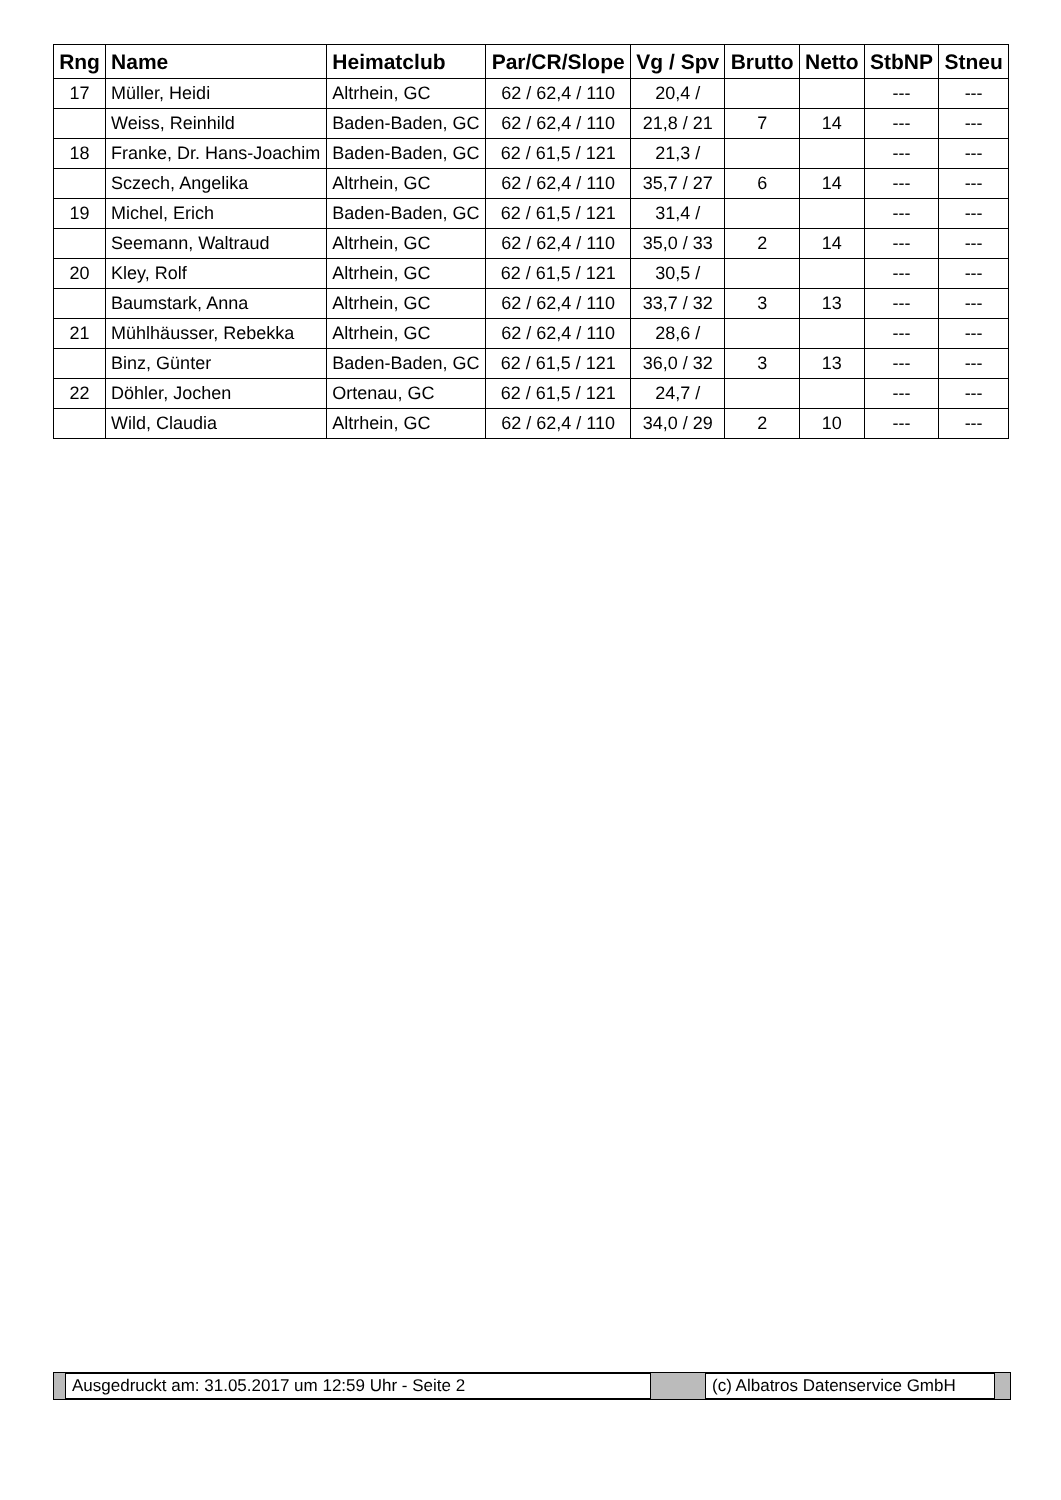| Rng | Name | Heimatclub | Par/CR/Slope | Vg / Spv | Brutto | Netto | StbNP | Stneu |
| --- | --- | --- | --- | --- | --- | --- | --- | --- |
| 17 | Müller, Heidi | Altrhein, GC | 62 / 62,4 / 110 | 20,4 / | | | --- | --- |
| | Weiss, Reinhild | Baden-Baden, GC | 62 / 62,4 / 110 | 21,8 / 21 | 7 | 14 | --- | --- |
| 18 | Franke, Dr. Hans-Joachim | Baden-Baden, GC | 62 / 61,5 / 121 | 21,3 / | | | --- | --- |
| | Sczech, Angelika | Altrhein, GC | 62 / 62,4 / 110 | 35,7 / 27 | 6 | 14 | --- | --- |
| 19 | Michel, Erich | Baden-Baden, GC | 62 / 61,5 / 121 | 31,4 / | | | --- | --- |
| | Seemann, Waltraud | Altrhein, GC | 62 / 62,4 / 110 | 35,0 / 33 | 2 | 14 | --- | --- |
| 20 | Kley, Rolf | Altrhein, GC | 62 / 61,5 / 121 | 30,5 / | | | --- | --- |
| | Baumstark, Anna | Altrhein, GC | 62 / 62,4 / 110 | 33,7 / 32 | 3 | 13 | --- | --- |
| 21 | Mühlhäusser, Rebekka | Altrhein, GC | 62 / 62,4 / 110 | 28,6 / | | | --- | --- |
| | Binz, Günter | Baden-Baden, GC | 62 / 61,5 / 121 | 36,0 / 32 | 3 | 13 | --- | --- |
| 22 | Döhler, Jochen | Ortenau, GC | 62 / 61,5 / 121 | 24,7 / | | | --- | --- |
| | Wild, Claudia | Altrhein, GC | 62 / 62,4 / 110 | 34,0 / 29 | 2 | 10 | --- | --- |
Ausgedruckt am: 31.05.2017 um 12:59 Uhr - Seite 2 (c) Albatros Datenservice GmbH